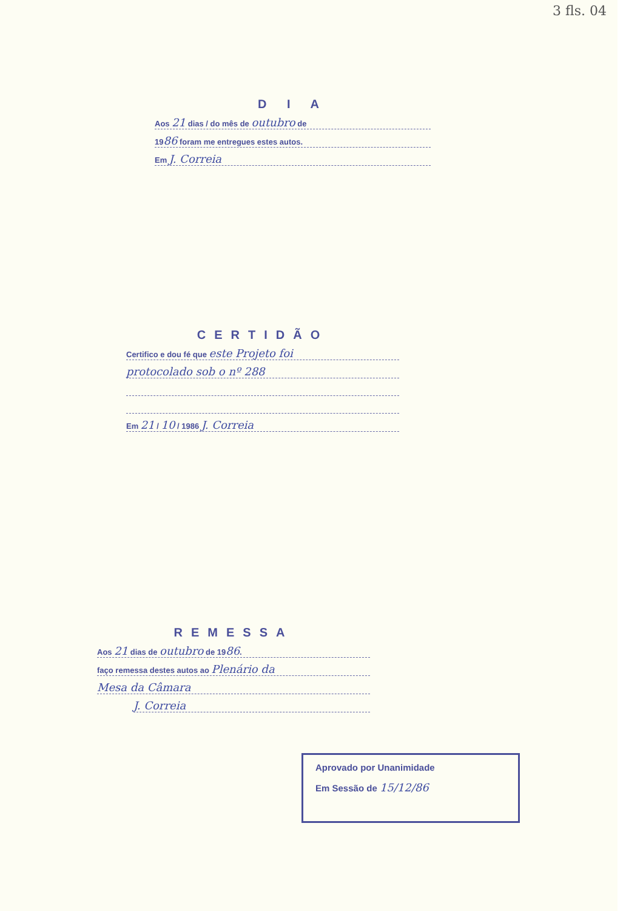3 fls. 04
D I A
Aos 21 dias / do mês de outubro de
1986 foram me entregues estes autos.
Em J. Correia
CERTIDÃO
Certifico e dou fé que este Projeto foi
protocolado sob o nº 288
Em 21 / 10 / 1986 J. Correia
REMESSA
Aos 21 dias de outubro de 1986.
faço remessa destes autos ao Plenário da
Mesa da Câmara
J. Correia
Aprovado por Unanimidade
Em Sessão de 15/12/86